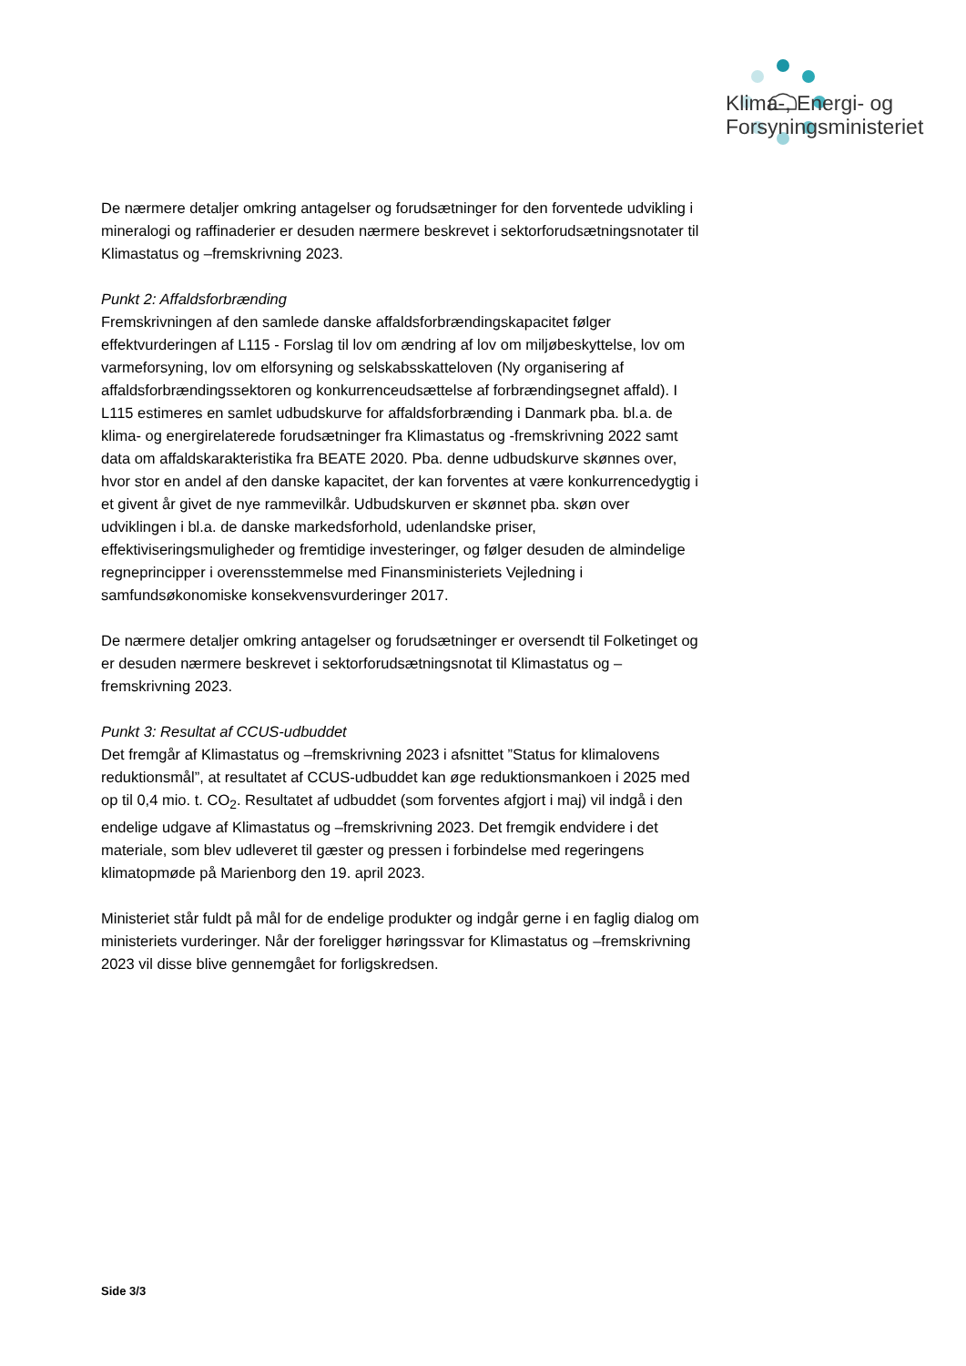Klima-, Energi- og
Forsyningsministeriet
De nærmere detaljer omkring antagelser og forudsætninger for den forventede udvikling i mineralogi og raffinaderier er desuden nærmere beskrevet i sektorforudsætningsnotater til Klimastatus og –fremskrivning 2023.
Punkt 2: Affaldsforbrænding
Fremskrivningen af den samlede danske affaldsforbrændingskapacitet følger effektvurderingen af L115 - Forslag til lov om ændring af lov om miljøbeskyttelse, lov om varmeforsyning, lov om elforsyning og selskabsskatteloven (Ny organisering af affaldsforbrændingssektoren og konkurrenceudsættelse af forbrændingsegnet affald). I L115 estimeres en samlet udbudskurve for affaldsforbrænding i Danmark pba. bl.a. de klima- og energirelaterede forudsætninger fra Klimastatus og -fremskrivning 2022 samt data om affaldskarakteristika fra BEATE 2020. Pba. denne udbudskurve skønnes over, hvor stor en andel af den danske kapacitet, der kan forventes at være konkurrencedygtig i et givent år givet de nye rammevilkår. Udbudskurven er skønnet pba. skøn over udviklingen i bl.a. de danske markedsforhold, udenlandske priser, effektiviseringsmuligheder og fremtidige investeringer, og følger desuden de almindelige regneprincipper i overensstemmelse med Finansministeriets Vejledning i samfundsøkonomiske konsekvensvurderinger 2017.
De nærmere detaljer omkring antagelser og forudsætninger er oversendt til Folketinget og er desuden nærmere beskrevet i sektorforudsætningsnotat til Klimastatus og –fremskrivning 2023.
Punkt 3: Resultat af CCUS-udbuddet
Det fremgår af Klimastatus og –fremskrivning 2023 i afsnittet ”Status for klimalovens reduktionsmål”, at resultatet af CCUS-udbuddet kan øge reduktionsmankoen i 2025 med op til 0,4 mio. t. CO<sub>2</sub>. Resultatet af udbuddet (som forventes afgjort i maj) vil indgå i den endelige udgave af Klimastatus og –fremskrivning 2023. Det fremgik endvidere i det materiale, som blev udleveret til gæster og pressen i forbindelse med regeringens klimatopmøde på Marienborg den 19. april 2023.
Ministeriet står fuldt på mål for de endelige produkter og indgår gerne i en faglig dialog om ministeriets vurderinger. Når der foreligger høringssvar for Klimastatus og –fremskrivning 2023 vil disse blive gennemgået for forligskredsen.
Side 3/3